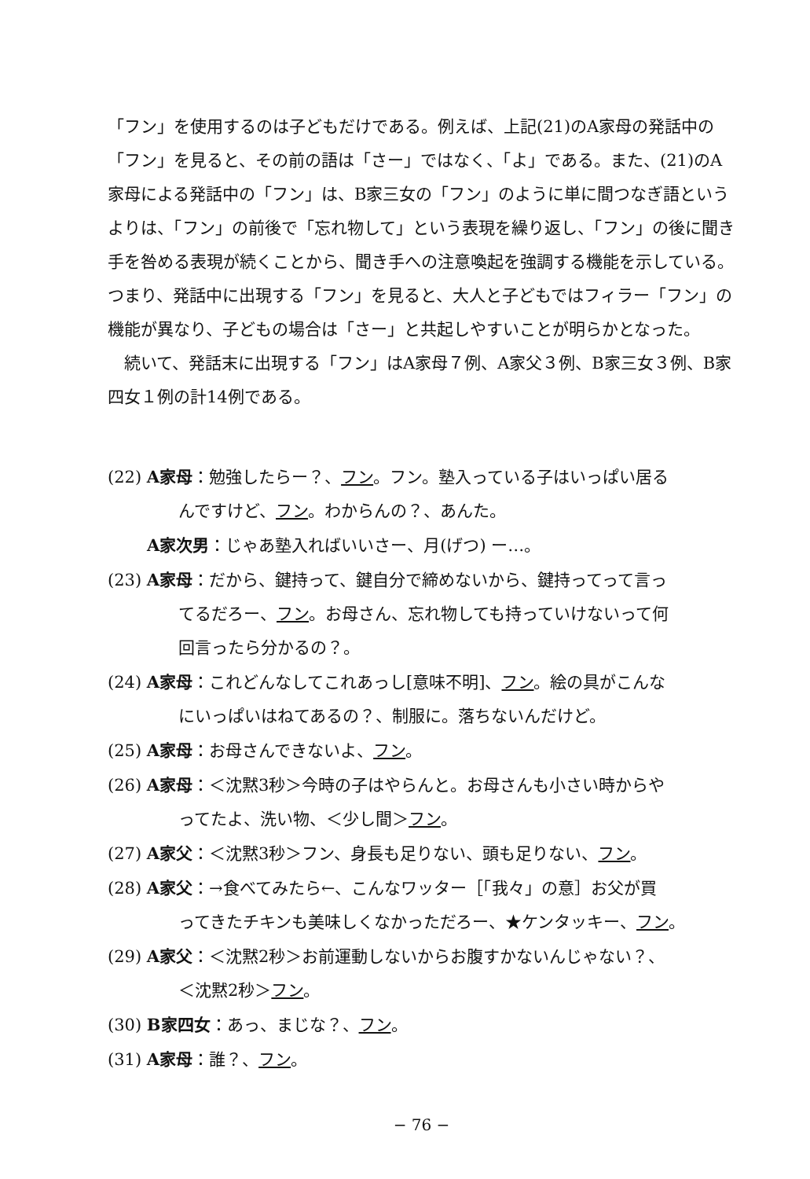「フン」を使用するのは子どもだけである。例えば、上記(21)のA家母の発話中の「フン」を見ると、その前の語は「さー」ではなく、「よ」である。また、(21)のA家母による発話中の「フン」は、B家三女の「フン」のように単に間つなぎ語というよりは、「フン」の前後で「忘れ物して」という表現を繰り返し、「フン」の後に聞き手を咎める表現が続くことから、聞き手への注意喚起を強調する機能を示している。つまり、発話中に出現する「フン」を見ると、大人と子どもではフィラー「フン」の機能が異なり、子どもの場合は「さー」と共起しやすいことが明らかとなった。
続いて、発話末に出現する「フン」はA家母７例、A家父３例、B家三女３例、B家四女１例の計14例である。
(22) A家母：勉強したらー？、フン。フン。塾入っている子はいっぱい居る
んですけど、フン。わからんの？、あんた。
A家次男：じゃあ塾入ればいいさー、月(げつ) ー…。
(23) A家母：だから、鍵持って、鍵自分で締めないから、鍵持ってって言っ
てるだろー、フン。お母さん、忘れ物しても持っていけないって何
回言ったら分かるの？。
(24) A家母：これどんなしてこれあっし[意味不明]、フン。絵の具がこんな
にいっぱいはねてあるの？、制服に。落ちないんだけど。
(25) A家母：お母さんできないよ、フン。
(26) A家母：＜沈黙3秒＞今時の子はやらんと。お母さんも小さい時からや
ってたよ、洗い物、＜少し間＞フン。
(27) A家父：＜沈黙3秒＞フン、身長も足りない、頭も足りない、フン。
(28) A家父：→食べてみたら←、こんなワッター［「我々」の意］お父が買
ってきたチキンも美味しくなかっただろー、★ケンタッキー、フン。
(29) A家父：＜沈黙2秒＞お前運動しないからお腹すかないんじゃない？、
＜沈黙2秒＞フン。
(30) B家四女：あっ、まじな？、フン。
(31) A家母：誰？、フン。
− 76 −